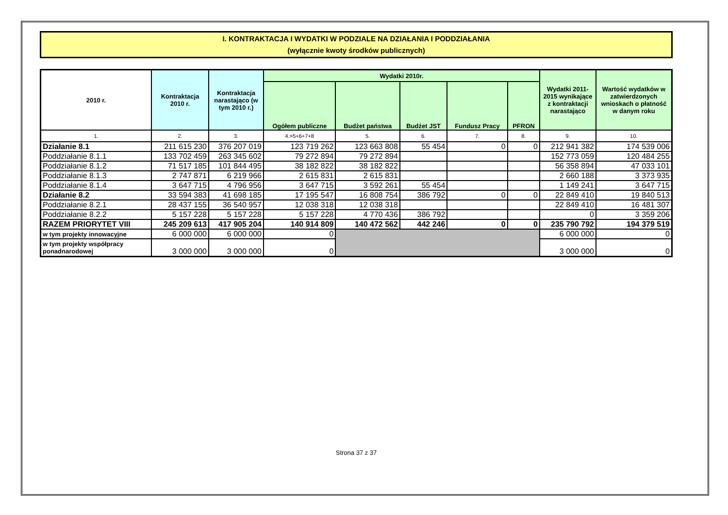I. KONTRAKTACJA I WYDATKI W PODZIALE NA DZIAŁANIA I PODDZIAŁANIA
(wyłącznie kwoty środków publicznych)
| 2010 r. | Kontraktacja 2010 r. | Kontraktacja narastająco (w tym 2010 r.) | Wydatki 2010r. | | | | | Wydatki 2011-2015 wynikające z kontraktacji narastająco | Wartość wydatków w zatwierdzonych wnioskach o płatność w danym roku |
| --- | --- | --- | --- | --- | --- | --- | --- | --- | --- |
| | | | Ogółem publiczne | Budżet państwa | Budżet JST | Fundusz Pracy | PFRON | | |
| 1. | 2. | 3. | 4.=5+6+7+8 | 5. | 6. | 7. | 8. | 9. | 10. |
| Działanie 8.1 | 211 615 230 | 376 207 019 | 123 719 262 | 123 663 808 | 55 454 | 0 | 0 | 212 941 382 | 174 539 006 |
| Poddziałanie 8.1.1 | 133 702 459 | 263 345 602 | 79 272 894 | 79 272 894 | | | | 152 773 059 | 120 484 255 |
| Poddziałanie 8.1.2 | 71 517 185 | 101 844 495 | 38 182 822 | 38 182 822 | | | | 56 358 894 | 47 033 101 |
| Poddziałanie 8.1.3 | 2 747 871 | 6 219 966 | 2 615 831 | 2 615 831 | | | | 2 660 188 | 3 373 935 |
| Poddziałanie 8.1.4 | 3 647 715 | 4 796 956 | 3 647 715 | 3 592 261 | 55 454 | | | 1 149 241 | 3 647 715 |
| Działanie 8.2 | 33 594 383 | 41 698 185 | 17 195 547 | 16 808 754 | 386 792 | 0 | 0 | 22 849 410 | 19 840 513 |
| Poddziałanie 8.2.1 | 28 437 155 | 36 540 957 | 12 038 318 | 12 038 318 | | | | 22 849 410 | 16 481 307 |
| Poddziałanie 8.2.2 | 5 157 228 | 5 157 228 | 5 157 228 | 4 770 436 | 386 792 | | | 0 | 3 359 206 |
| RAZEM PRIORYTET VIII | 245 209 613 | 417 905 204 | 140 914 809 | 140 472 562 | 442 246 | 0 | 0 | 235 790 792 | 194 379 519 |
| w tym projekty innowacyjne | 6 000 000 | 6 000 000 | 0 | | | | | 6 000 000 | 0 |
| w tym projekty współpracy ponadnarodowej | 3 000 000 | 3 000 000 | 0 | | | | | 3 000 000 | 0 |
Strona 37 z 37